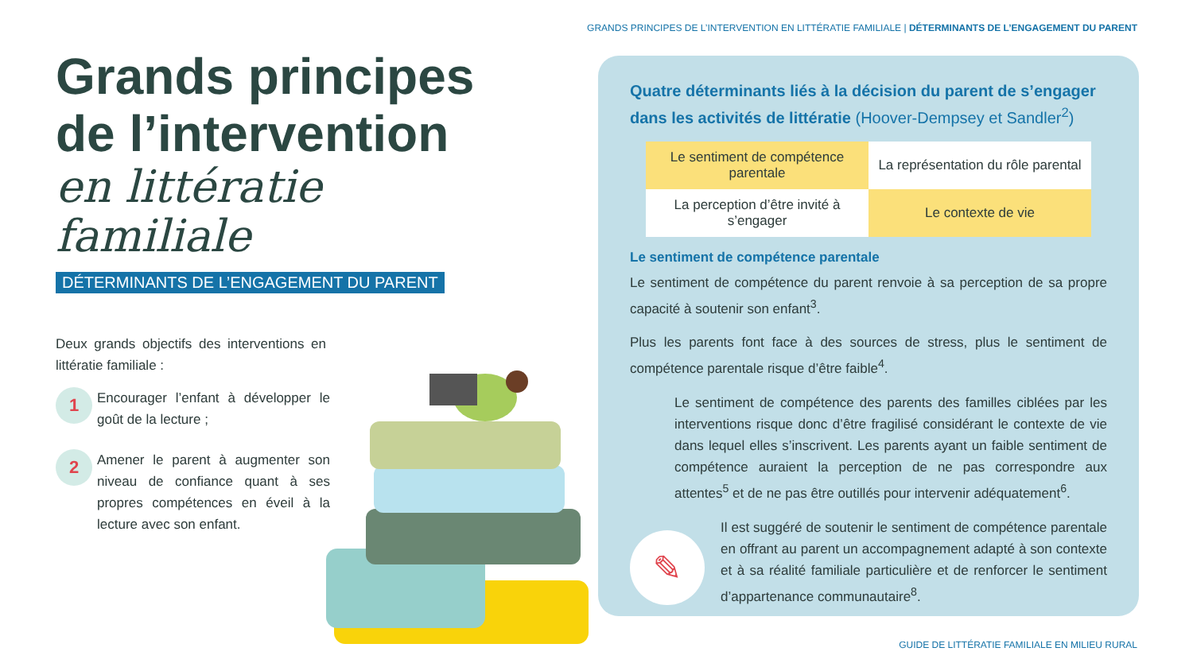GRANDS PRINCIPES DE L’INTERVENTION EN LITTÉRATIE FAMILIALE | DÉTERMINANTS DE L’ENGAGEMENT DU PARENT
Grands principes
de l’intervention
en littératie
familiale
DÉTERMINANTS DE L’ENGAGEMENT DU PARENT
Deux grands objectifs des interventions en littératie familiale :
1
Encourager l’enfant à développer le goût de la lecture ;
2
Amener le parent à augmenter son niveau de confiance quant à ses propres compétences en éveil à la lecture avec son enfant.
Quatre déterminants liés à la décision du parent de s’engager dans les activités de littératie (Hoover-Dempsey et Sandler<sup>2</sup>)
| Le sentiment de compétence parentale | La représentation du rôle parental |
| La perception d’être invité à s’engager | Le contexte de vie |
Le sentiment de compétence parentale
Le sentiment de compétence du parent renvoie à sa perception de sa propre capacité à soutenir son enfant<sup>3</sup>.
Plus les parents font face à des sources de stress, plus le sentiment de compétence parentale risque d’être faible<sup>4</sup>.
Le sentiment de compétence des parents des familles ciblées par les interventions risque donc d’être fragilisé considérant le contexte de vie dans lequel elles s’inscrivent. Les parents ayant un faible sentiment de compétence auraient la perception de ne pas correspondre aux attentes<sup>5</sup> et de ne pas être outillés pour intervenir adéquatement<sup>6</sup>.
✎
Il est suggéré de soutenir le sentiment de compétence parentale en offrant au parent un accompagnement adapté à son contexte et à sa réalité familiale particulière et de renforcer le sentiment d’appartenance communautaire<sup>8</sup>.
GUIDE DE LITTÉRATIE FAMILIALE EN MILIEU RURAL